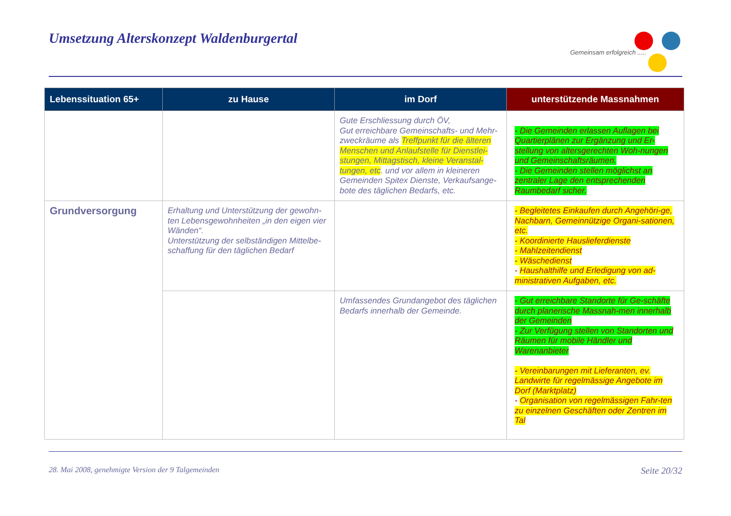Umsetzung Alterskonzept Waldenburgertal
Gemeinsam erfolgreich .....
| Lebenssituation 65+ | zu Hause | im Dorf | unterstützende Massnahmen |
| --- | --- | --- | --- |
| | | Gute Erschliessung durch ÖV, Gut erreichbare Gemeinschafts- und Mehr-zweckräume als Treffpunkt für die älteren Menschen und Anlaufstelle für Dienstlei-stungen, Mittagstisch, kleine Veranstal-tungen, etc . und vor allem in kleineren Gemeinden Spitex Dienste, Verkaufsange-bote des täglichen Bedarfs, etc. | - Die Gemeinden erlassen Auflagen bei Quartierplänen zur Ergänzung und Er-stellung von altersgerechten Woh-nungen und Gemeinschaftsräumen. - Die Gemeinden stellen möglichst an zentraler Lage den entsprechenden Raumbedarf sicher. |
| Grundversorgung | Erhaltung und Unterstützung der gewohn-ten Lebensgewohnheiten „in den eigen vier Wänden“. Unterstützung der selbständigen Mittelbe-schaffung für den täglichen Bedarf | | - Begleitetes Einkaufen durch Angehöri-ge, Nachbarn, Gemeinnützige Organi-sationen, etc. - Koordinierte Hauslieferdienste - Mahlzeitendienst - Wäschedienst - Haushalthilfe und Erledigung von ad-ministrativen Aufgaben, etc. |
| | | Umfassendes Grundangebot des täglichen Bedarfs innerhalb der Gemeinde. | - Gut erreichbare Standorte für Ge-schäfte durch planerische Massnah-men innerhalb der Gemeinden - Zur Verfügung stellen von Standorten und Räumen für mobile Händler und Warenanbieter - Vereinbarungen mit Lieferanten, ev. Landwirte für regelmässige Angebote im Dorf (Marktplatz) - Organisation von regelmässigen Fahr-ten zu einzelnen Geschäften oder Zentren im Tal |
28. Mai 2008, genehmigte Version der 9 Talgemeinden Seite 20/32